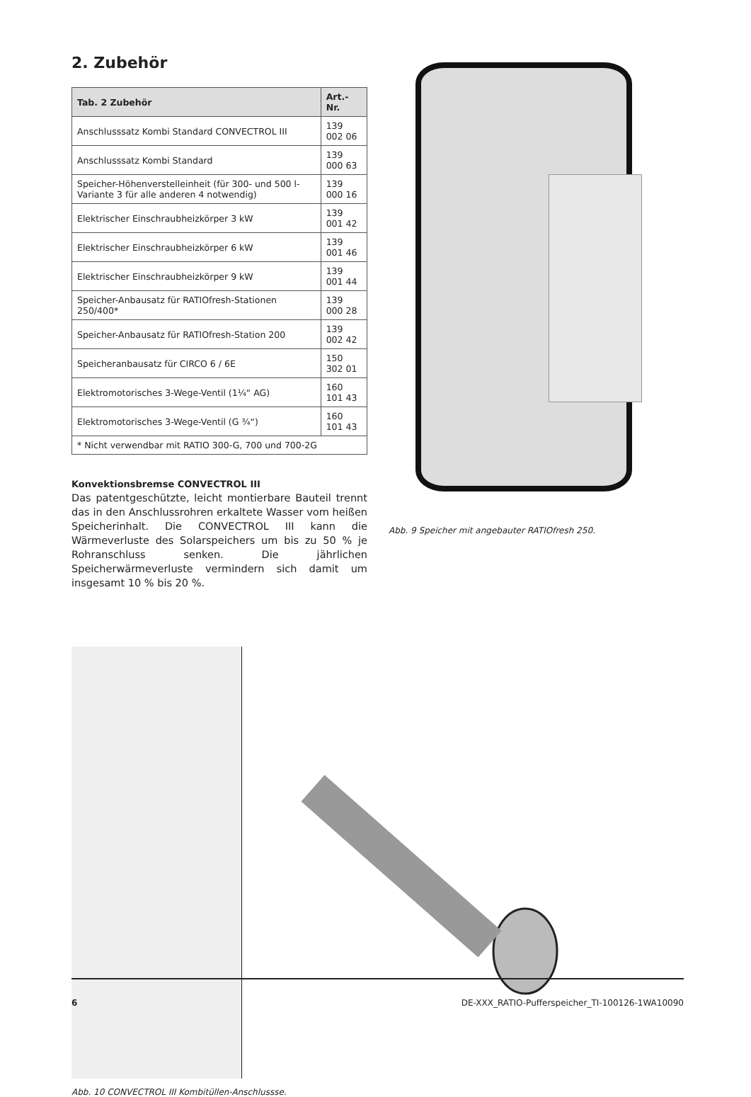2. Zubehör
| Tab. 2 Zubehör | Art.-Nr. |
| --- | --- |
| Anschlusssatz Kombi Standard CONVECTROL III | 139 002 06 |
| Anschlusssatz Kombi Standard | 139 000 63 |
| Speicher-Höhenverstelleinheit (für 300- und 500 l-Variante 3 für alle anderen 4 notwendig) | 139 000 16 |
| Elektrischer Einschraubheizkörper 3 kW | 139 001 42 |
| Elektrischer Einschraubheizkörper 6 kW | 139 001 46 |
| Elektrischer Einschraubheizkörper 9 kW | 139 001 44 |
| Speicher-Anbausatz für RATIOfresh-Stationen 250/400* | 139 000 28 |
| Speicher-Anbausatz für RATIOfresh-Station 200 | 139 002 42 |
| Speicheranbausatz für CIRCO 6 / 6E | 150 302 01 |
| Elektromotorisches 3-Wege-Ventil (1¼“ AG) | 160 101 43 |
| Elektromotorisches 3-Wege-Ventil (G ¾“) | 160 101 43 |
| * Nicht verwendbar mit RATIO 300-G, 700 und 700-2G | |
Konvektionsbremse CONVECTROL III
Das patentgeschützte, leicht montierbare Bauteil trennt das in den Anschlussrohren erkaltete Wasser vom heißen Speicherinhalt. Die CONVECTROL III kann die Wärmeverluste des Solarspeichers um bis zu 50 % je Rohranschluss senken. Die jährlichen Speicherwärmeverluste vermindern sich damit um insgesamt 10 % bis 20 %.
Abb. 9 Speicher mit angebauter RATIOfresh 250.
Abb. 10 CONVECTROL III Kombitüllen-Anschlussse.
6 DE-XXX_RATIO-Pufferspeicher_TI-100126-1WA10090